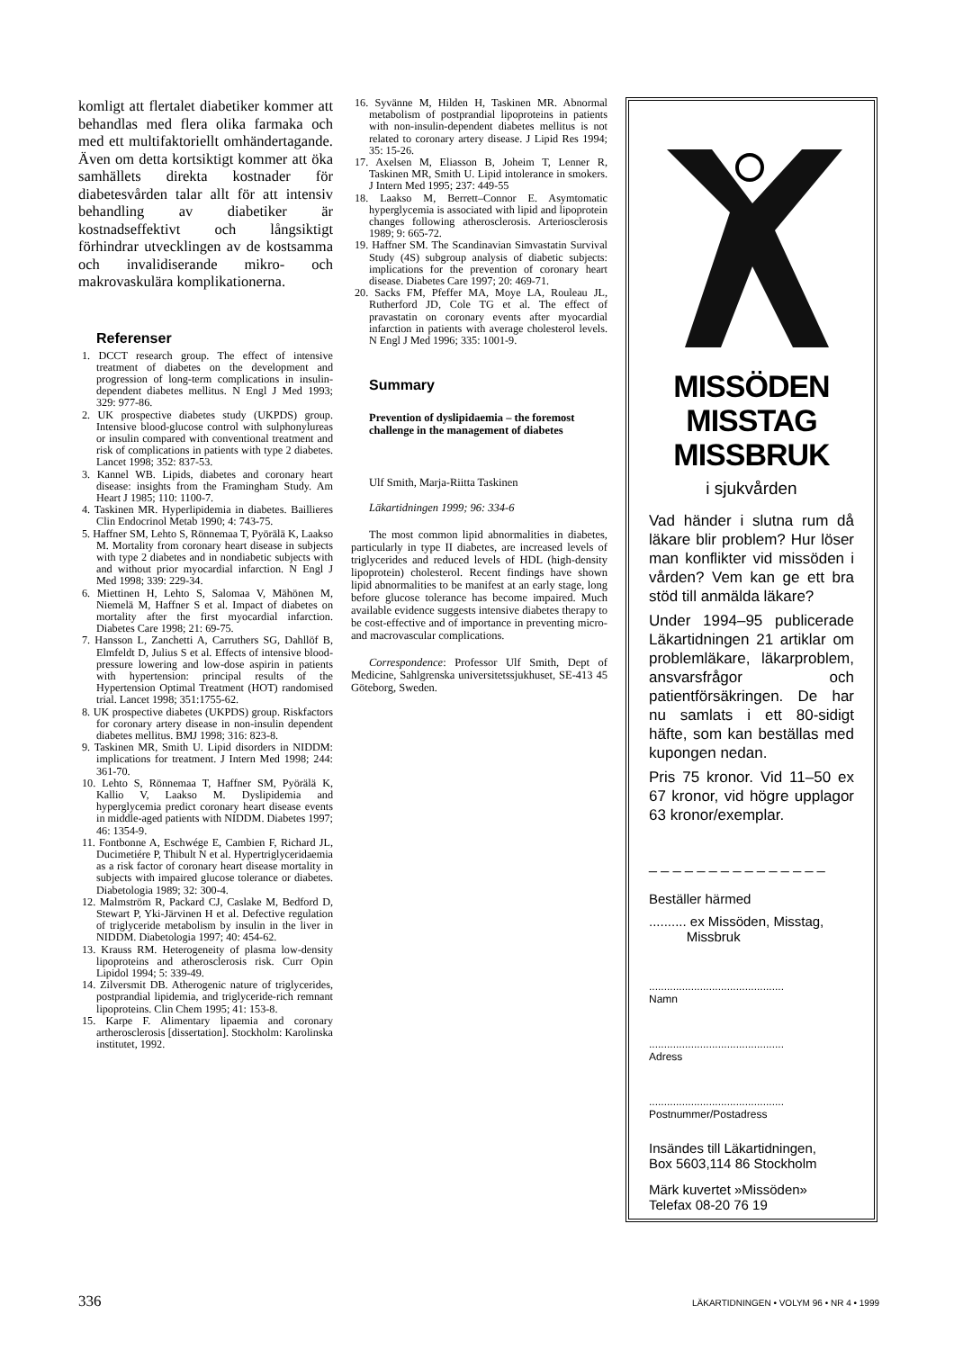komligt att flertalet diabetiker kommer att behandlas med flera olika farmaka och med ett multifaktoriellt omhändertagande. Även om detta kortsiktigt kommer att öka samhällets direkta kostnader för diabetesvården talar allt för att intensiv behandling av diabetiker är kostnadseffektivt och långsiktigt förhindrar utvecklingen av de kostsamma och invalidiserande mikro- och makrovaskulära komplikationerna.
Referenser
1. DCCT research group. The effect of intensive treatment of diabetes on the development and progression of long-term complications in insulin-dependent diabetes mellitus. N Engl J Med 1993; 329: 977-86.
2. UK prospective diabetes study (UKPDS) group. Intensive blood-glucose control with sulphonylureas or insulin compared with conventional treatment and risk of complications in patients with type 2 diabetes. Lancet 1998; 352: 837-53.
3. Kannel WB. Lipids, diabetes and coronary heart disease: insights from the Framingham Study. Am Heart J 1985; 110: 1100-7.
4. Taskinen MR. Hyperlipidemia in diabetes. Baillieres Clin Endocrinol Metab 1990; 4: 743-75.
5. Haffner SM, Lehto S, Rönnemaa T, Pyörälä K, Laakso M. Mortality from coronary heart disease in subjects with type 2 diabetes and in nondiabetic subjects with and without prior myocardial infarction. N Engl J Med 1998; 339: 229-34.
6. Miettinen H, Lehto S, Salomaa V, Mähönen M, Niemelä M, Haffner S et al. Impact of diabetes on mortality after the first myocardial infarction. Diabetes Care 1998; 21: 69-75.
7. Hansson L, Zanchetti A, Carruthers SG, Dahllöf B, Elmfeldt D, Julius S et al. Effects of intensive blood-pressure lowering and low-dose aspirin in patients with hypertension: principal results of the Hypertension Optimal Treatment (HOT) randomised trial. Lancet 1998; 351:1755-62.
8. UK prospective diabetes (UKPDS) group. Riskfactors for coronary artery disease in non-insulin dependent diabetes mellitus. BMJ 1998; 316: 823-8.
9. Taskinen MR, Smith U. Lipid disorders in NIDDM: implications for treatment. J Intern Med 1998; 244: 361-70.
10. Lehto S, Rönnemaa T, Haffner SM, Pyörälä K, Kallio V, Laakso M. Dyslipidemia and hyperglycemia predict coronary heart disease events in middle-aged patients with NIDDM. Diabetes 1997; 46: 1354-9.
11. Fontbonne A, Eschwége E, Cambien F, Richard JL, Ducimetiére P, Thibult N et al. Hypertriglyceridaemia as a risk factor of coronary heart disease mortality in subjects with impaired glucose tolerance or diabetes. Diabetologia 1989; 32: 300-4.
12. Malmström R, Packard CJ, Caslake M, Bedford D, Stewart P, Yki-Järvinen H et al. Defective regulation of triglyceride metabolism by insulin in the liver in NIDDM. Diabetologia 1997; 40: 454-62.
13. Krauss RM. Heterogeneity of plasma low-density lipoproteins and atherosclerosis risk. Curr Opin Lipidol 1994; 5: 339-49.
14. Zilversmit DB. Atherogenic nature of triglycerides, postprandial lipidemia, and triglyceride-rich remnant lipoproteins. Clin Chem 1995; 41: 153-8.
15. Karpe F. Alimentary lipaemia and coronary artherosclerosis [dissertation]. Stockholm: Karolinska institutet, 1992.
16. Syvänne M, Hilden H, Taskinen MR. Abnormal metabolism of postprandial lipoproteins in patients with non-insulin-dependent diabetes mellitus is not related to coronary artery disease. J Lipid Res 1994; 35: 15-26.
17. Axelsen M, Eliasson B, Joheim T, Lenner R, Taskinen MR, Smith U. Lipid intolerance in smokers. J Intern Med 1995; 237: 449-55
18. Laakso M, Berrett–Connor E. Asymtomatic hyperglycemia is associated with lipid and lipoprotein changes following atherosclerosis. Arteriosclerosis 1989; 9: 665-72.
19. Haffner SM. The Scandinavian Simvastatin Survival Study (4S) subgroup analysis of diabetic subjects: implications for the prevention of coronary heart disease. Diabetes Care 1997; 20: 469-71.
20. Sacks FM, Pfeffer MA, Moye LA, Rouleau JL, Rutherford JD, Cole TG et al. The effect of pravastatin on coronary events after myocardial infarction in patients with average cholesterol levels. N Engl J Med 1996; 335: 1001-9.
Summary
Prevention of dyslipidaemia – the foremost challenge in the management of diabetes
Ulf Smith, Marja-Riitta Taskinen
Läkartidningen 1999; 96: 334-6
The most common lipid abnormalities in diabetes, particularly in type II diabetes, are increased levels of triglycerides and reduced levels of HDL (high-density lipoprotein) cholesterol. Recent findings have shown lipid abnormalities to be manifest at an early stage, long before glucose tolerance has become impaired. Much available evidence suggests intensive diabetes therapy to be cost-effective and of importance in preventing micro- and macrovascular complications.
Correspondence: Professor Ulf Smith, Dept of Medicine, Sahlgrenska universitetssjukhuset, SE-413 45 Göteborg, Sweden.
MISSÖDEN
MISSTAG
MISSBRUK
i sjukvården
Vad händer i slutna rum då läkare blir problem? Hur löser man konflikter vid missöden i vården? Vem kan ge ett bra stöd till anmälda läkare?
Under 1994–95 publicerade Läkartidningen 21 artiklar om problemläkare, läkarproblem, ansvarsfrågor och patientförsäkringen. De har nu samlats i ett 80-sidigt häfte, som kan beställas med kupongen nedan.
Pris 75 kronor. Vid 11–50 ex 67 kronor, vid högre upplagor 63 kronor/exemplar.
_ _ _ _ _ _ _ _ _ _ _ _ _ _ _
Beställer härmed
.......... ex Missöden, Misstag,
Missbruk
.............................................
Namn
.............................................
Adress
.............................................
Postnummer/Postadress
Insändes till Läkartidningen,
Box 5603,114 86 Stockholm
Märk kuvertet »Missöden»
Telefax 08-20 76 19
336 LÄKARTIDNINGEN • VOLYM 96 • NR 4 • 1999